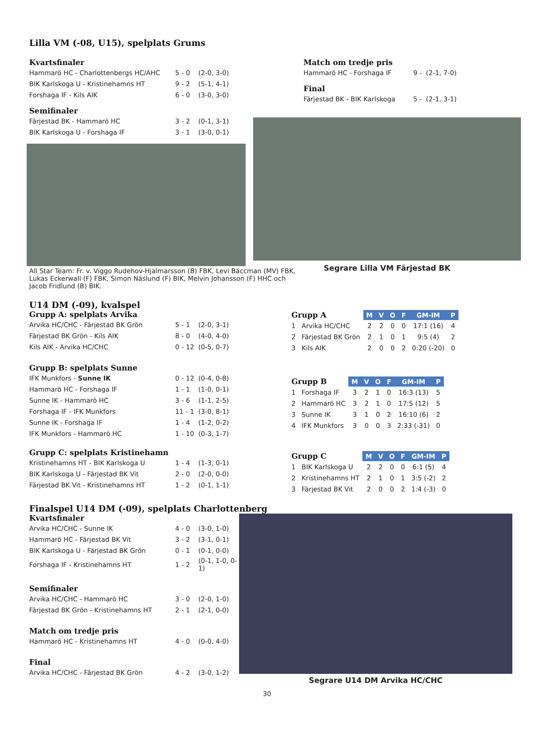Lilla VM (-08, U15), spelplats Grums
Kvartsfinaler
| Hammarö HC - Charlottenbergs HC/AHC | 5 - 0 | (2-0, 3-0) |
| BIK Karlskoga U - Kristinehamns HT | 9 - 2 | (5-1, 4-1) |
| Forshaga IF - Kils AIK | 6 - 0 | (3-0, 3-0) |
Semifinaler
| Färjestad BK - Hammarö HC | 3 - 2 | (0-1, 3-1) |
| BIK Karlskoga U - Forshaga IF | 3 - 1 | (3-0, 0-1) |
All Star Team: Fr. v. Viggo Rudehov-Hjalmarsson (B) FBK, Levi Bäccman (MV) FBK, Lukas Eckerwall (F) FBK, Simon Näslund (F) BIK, Melvin Johansson (F) HHC och Jacob Fridlund (B) BIK.
Match om tredje pris
| Hammarö HC - Forshaga IF | 9 - (2-1, 7-0) |
Final
| Färjestad BK - BIK Karlskoga | 5 - (2-1, 3-1) |
Segrare Lilla VM Färjestad BK
U14 DM (-09), kvalspel
Grupp A: spelplats Arvika
| Arvika HC/CHC - Färjestad BK Grön | 5 - 1 | (2-0, 3-1) |
| Färjestad BK Grön - Kils AIK | 8 - 0 | (4-0, 4-0) |
| Kils AIK - Arvika HC/CHC | 0 - 12 | (0-5, 0-7) |
Grupp B: spelplats Sunne
| IFK Munkfors - Sunne IK | 0 - 12 | (0-4, 0-8) |
| Hammarö HC - Forshaga IF | 1 - 1 | (1-0, 0-1) |
| Sunne IK - Hammarö HC | 3 - 6 | (1-1, 2-5) |
| Forshaga IF - IFK Munkfors | 11 - 1 | (3-0, 8-1) |
| Sunne IK - Forshaga IF | 1 - 4 | (1-2, 0-2) |
| IFK Munkfors - Hammarö HC | 1 - 10 | (0-3, 1-7) |
Grupp C: spelplats Kristinehamn
| Kristinehamns HT - BIK Karlskoga U | 1 - 4 | (1-3, 0-1) |
| BIK Karlskoga U - Färjestad BK Vit | 2 - 0 | (2-0, 0-0) |
| Färjestad BK Vit - Kristinehamns HT | 1 - 2 | (0-1, 1-1) |
| Grupp A | | M | V | O | F | GM-IM | P |
| --- | --- | --- | --- | --- | --- | --- | --- |
| 1 | Arvika HC/CHC | 2 | 2 | 0 | 0 | 17:1 (16) | 4 |
| 2 | Färjestad BK Grön | 2 | 1 | 0 | 1 | 9:5 (4) | 2 |
| 3 | Kils AIK | 2 | 0 | 0 | 2 | 0:20 (-20) | 0 |
| Grupp B | | M | V | O | F | GM-IM | P |
| --- | --- | --- | --- | --- | --- | --- | --- |
| 1 | Forshaga IF | 3 | 2 | 1 | 0 | 16:3 (13) | 5 |
| 2 | Hammarö HC | 3 | 2 | 1 | 0 | 17:5 (12) | 5 |
| 3 | Sunne IK | 3 | 1 | 0 | 2 | 16:10 (6) | 2 |
| 4 | IFK Munkfors | 3 | 0 | 0 | 3 | 2:33 (-31) | 0 |
| Grupp C | | M | V | O | F | GM-IM | P |
| --- | --- | --- | --- | --- | --- | --- | --- |
| 1 | BIK Karlskoga U | 2 | 2 | 0 | 0 | 6:1 (5) | 4 |
| 2 | Kristinehamns HT | 2 | 1 | 0 | 1 | 3:5 (-2) | 2 |
| 3 | Färjestad BK Vit | 2 | 0 | 0 | 2 | 1:4 (-3) | 0 |
Finalspel U14 DM (-09), spelplats Charlottenberg
Kvartsfinaler
| Arvika HC/CHC - Sunne IK | 4 - 0 | (3-0, 1-0) |
| Hammarö HC - Färjestad BK Vit | 3 - 2 | (3-1, 0-1) |
| BIK Karlskoga U - Färjestad BK Grön | 0 - 1 | (0-1, 0-0) |
| Forshaga IF - Kristinehamns HT | 1 - 2 | (0-1, 1-0, 0-1) |
Semifinaler
| Arvika HC/CHC - Hammarö HC | 3 - 0 | (2-0, 1-0) |
| Färjestad BK Grön - Kristinehamns HT | 2 - 1 | (2-1, 0-0) |
Match om tredje pris
| Hammarö HC - Kristinehamns HT | 4 - 0 | (0-0, 4-0) |
Final
| Arvika HC/CHC - Färjestad BK Grön | 4 - 2 | (3-0, 1-2) |
Segrare U14 DM Arvika HC/CHC
30